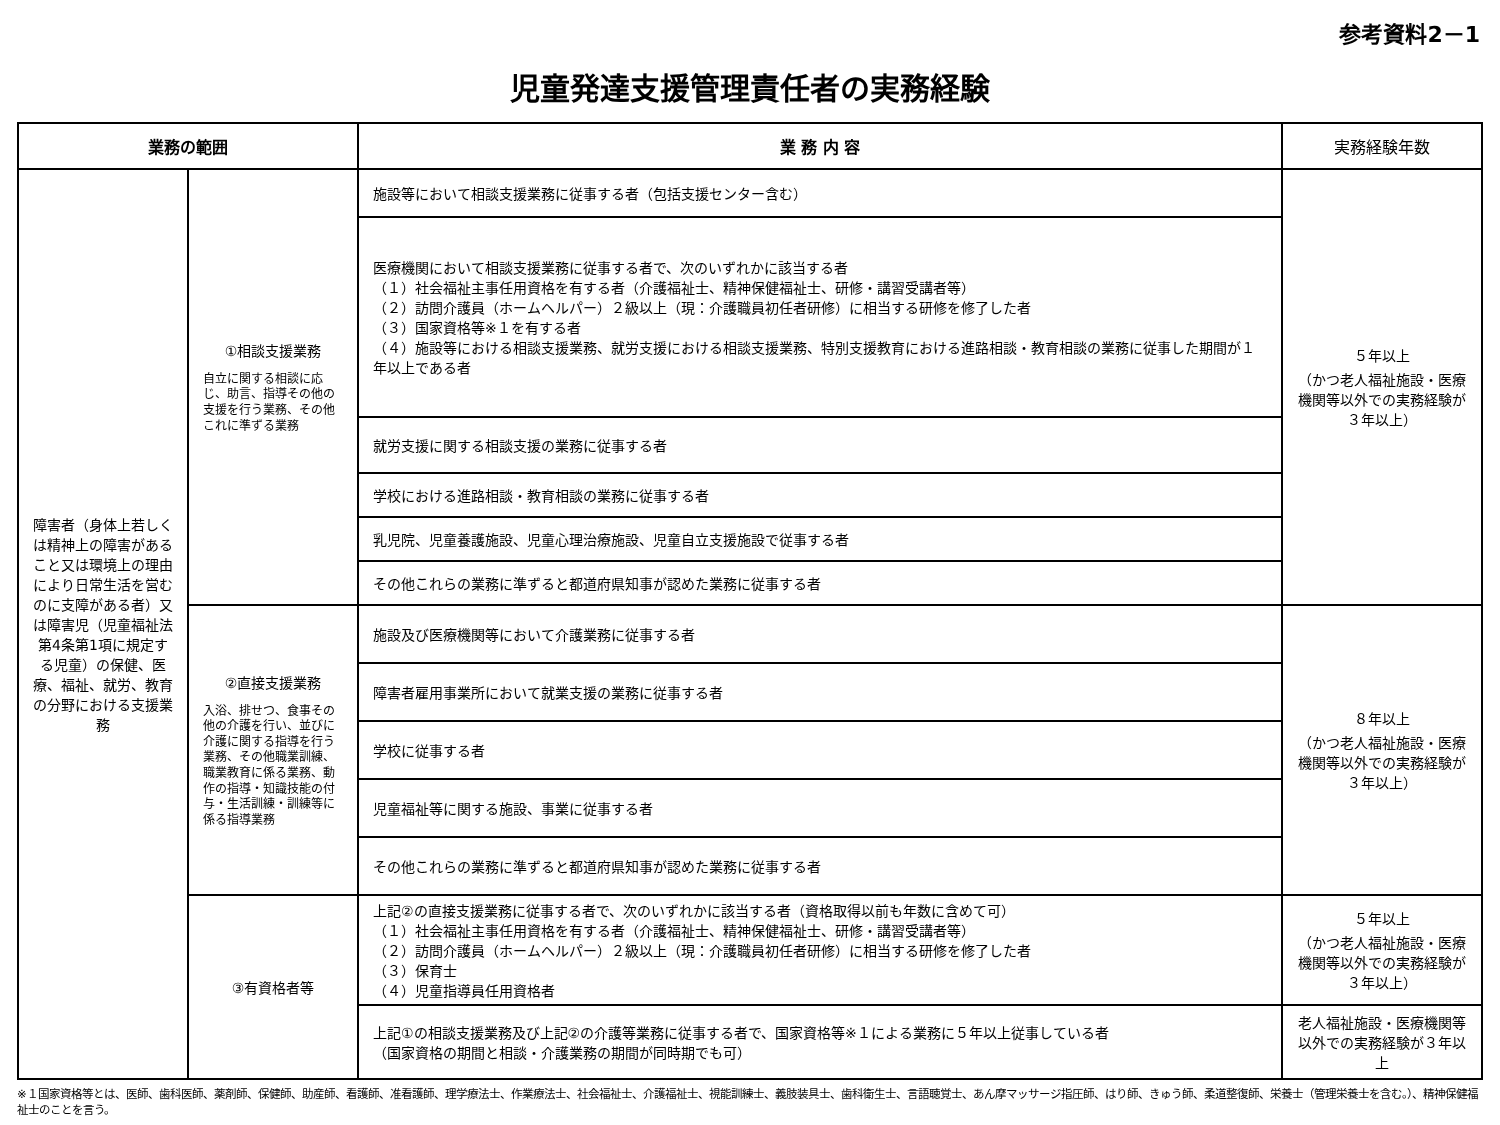参考資料2－1
児童発達支援管理責任者の実務経験
| 業務の範囲 | | 業 務 内 容 | 実務経験年数 |
| --- | --- | --- | --- |
| 障害者（身体上若しくは精神上の障害があること又は環境上の理由により日常生活を営むのに支障がある者）又は障害児（児童福祉法第4条第1項に規定する児童）の保健、医療、福祉、就労、教育の分野における支援業務 | ①相談支援業務 自立に関する相談に応じ、助言、指導その他の支援を行う業務、その他これに準ずる業務 | 施設等において相談支援業務に従事する者（包括支援センター含む） | ５年以上 （かつ老人福祉施設・医療機関等以外での実務経験が３年以上） |
| | | 医療機関において相談支援業務に従事する者で、次のいずれかに該当する者 （１）社会福祉主事任用資格を有する者（介護福祉士、精神保健福祉士、研修・講習受講者等） （２）訪問介護員（ホームヘルパー）２級以上（現：介護職員初任者研修）に相当する研修を修了した者 （３）国家資格等※１を有する者 （４）施設等における相談支援業務、就労支援における相談支援業務、特別支援教育における進路相談・教育相談の業務に従事した期間が１年以上である者 | |
| | | 就労支援に関する相談支援の業務に従事する者 | |
| | | 学校における進路相談・教育相談の業務に従事する者 | |
| | | 乳児院、児童養護施設、児童心理治療施設、児童自立支援施設で従事する者 | |
| | | その他これらの業務に準ずると都道府県知事が認めた業務に従事する者 | |
| | ②直接支援業務 入浴、排せつ、食事その他の介護を行い、並びに介護に関する指導を行う業務、その他職業訓練、職業教育に係る業務、動作の指導・知識技能の付与・生活訓練・訓練等に係る指導業務 | 施設及び医療機関等において介護業務に従事する者 | ８年以上 （かつ老人福祉施設・医療機関等以外での実務経験が３年以上） |
| | | 障害者雇用事業所において就業支援の業務に従事する者 | |
| | | 学校に従事する者 | |
| | | 児童福祉等に関する施設、事業に従事する者 | |
| | | その他これらの業務に準ずると都道府県知事が認めた業務に従事する者 | |
| | ③有資格者等 | 上記②の直接支援業務に従事する者で、次のいずれかに該当する者（資格取得以前も年数に含めて可） （１）社会福祉主事任用資格を有する者（介護福祉士、精神保健福祉士、研修・講習受講者等） （２）訪問介護員（ホームヘルパー）２級以上（現：介護職員初任者研修）に相当する研修を修了した者 （３）保育士 （４）児童指導員任用資格者 | ５年以上 （かつ老人福祉施設・医療機関等以外での実務経験が３年以上） |
| | | 上記①の相談支援業務及び上記②の介護等業務に従事する者で、国家資格等※１による業務に５年以上従事している者 （国家資格の期間と相談・介護業務の期間が同時期でも可） | 老人福祉施設・医療機関等以外での実務経験が３年以上 |
※１国家資格等とは、医師、歯科医師、薬剤師、保健師、助産師、看護師、准看護師、理学療法士、作業療法士、社会福祉士、介護福祉士、視能訓練士、義肢装具士、歯科衛生士、言語聴覚士、あん摩マッサージ指圧師、はり師、きゅう師、柔道整復師、栄養士（管理栄養士を含む。）、精神保健福祉士のことを言う。